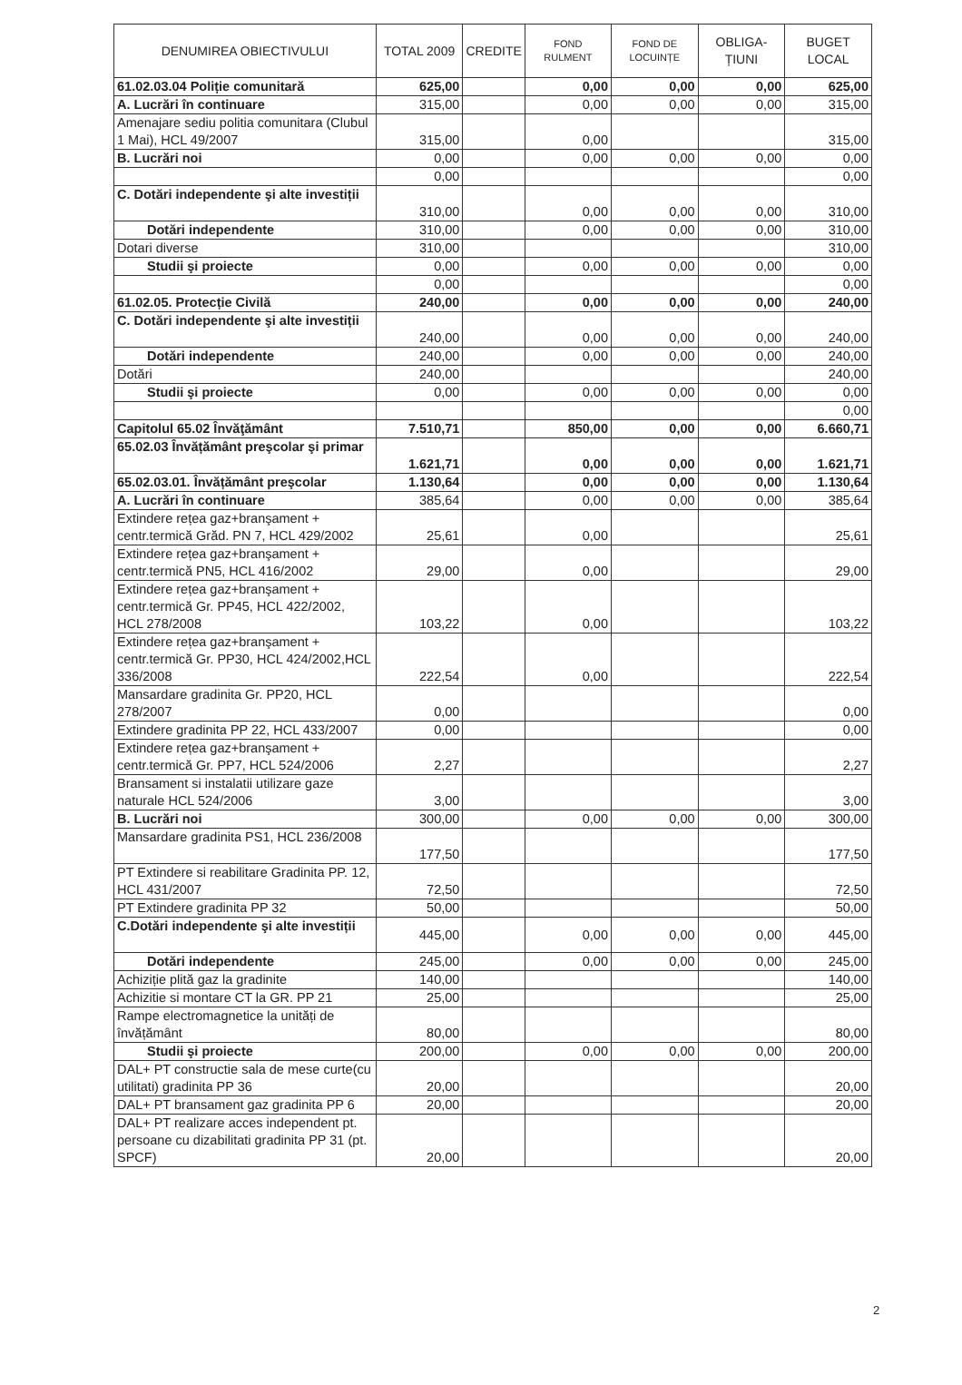| DENUMIREA OBIECTIVULUI | TOTAL 2009 | CREDITE | FOND RULMENT | FOND DE LOCUINȚE | OBLIGA- ȚIUNI | BUGET LOCAL |
| --- | --- | --- | --- | --- | --- | --- |
| 61.02.03.04 Poliție comunitară | 625,00 | | 0,00 | 0,00 | 0,00 | 625,00 |
| A. Lucrări în continuare | 315,00 | | 0,00 | 0,00 | 0,00 | 315,00 |
| Amenajare sediu politia comunitara (Clubul 1 Mai), HCL 49/2007 | 315,00 | | 0,00 | | | 315,00 |
| B. Lucrări noi | 0,00 | | 0,00 | 0,00 | 0,00 | 0,00 |
| | 0,00 | | | | | 0,00 |
| C. Dotări independente şi alte investiții | 310,00 | | 0,00 | 0,00 | 0,00 | 310,00 |
| Dotări independente | 310,00 | | 0,00 | 0,00 | 0,00 | 310,00 |
| Dotari diverse | 310,00 | | | | | 310,00 |
| Studii şi proiecte | 0,00 | | 0,00 | 0,00 | 0,00 | 0,00 |
| | 0,00 | | | | | 0,00 |
| 61.02.05. Protecție Civilă | 240,00 | | 0,00 | 0,00 | 0,00 | 240,00 |
| C. Dotări independente şi alte investiții | 240,00 | | 0,00 | 0,00 | 0,00 | 240,00 |
| Dotări independente | 240,00 | | 0,00 | 0,00 | 0,00 | 240,00 |
| Dotări | 240,00 | | | | | 240,00 |
| Studii şi proiecte | 0,00 | | 0,00 | 0,00 | 0,00 | 0,00 |
| | | | | | | 0,00 |
| Capitolul 65.02 Învăţământ | 7.510,71 | | 850,00 | 0,00 | 0,00 | 6.660,71 |
| 65.02.03 Învățământ preşcolar şi primar | 1.621,71 | | 0,00 | 0,00 | 0,00 | 1.621,71 |
| 65.02.03.01. Învățământ preşcolar | 1.130,64 | | 0,00 | 0,00 | 0,00 | 1.130,64 |
| A. Lucrări în continuare | 385,64 | | 0,00 | 0,00 | 0,00 | 385,64 |
| Extindere rețea gaz+branşament + centr.termică Grăd. PN 7, HCL 429/2002 | 25,61 | | 0,00 | | | 25,61 |
| Extindere rețea gaz+branşament + centr.termică PN5, HCL 416/2002 | 29,00 | | 0,00 | | | 29,00 |
| Extindere rețea gaz+branşament + centr.termică Gr. PP45, HCL 422/2002, HCL 278/2008 | 103,22 | | 0,00 | | | 103,22 |
| Extindere rețea gaz+branşament + centr.termică Gr. PP30, HCL 424/2002,HCL 336/2008 | 222,54 | | 0,00 | | | 222,54 |
| Mansardare gradinita Gr. PP20, HCL 278/2007 | 0,00 | | | | | 0,00 |
| Extindere gradinita PP 22, HCL 433/2007 | 0,00 | | | | | 0,00 |
| Extindere rețea gaz+branşament + centr.termică Gr. PP7, HCL 524/2006 | 2,27 | | | | | 2,27 |
| Bransament si instalatii utilizare gaze naturale HCL 524/2006 | 3,00 | | | | | 3,00 |
| B. Lucrări noi | 300,00 | | 0,00 | 0,00 | 0,00 | 300,00 |
| Mansardare gradinita PS1, HCL 236/2008 | 177,50 | | | | | 177,50 |
| PT Extindere si reabilitare Gradinita PP. 12, HCL 431/2007 | 72,50 | | | | | 72,50 |
| PT Extindere gradinita PP 32 | 50,00 | | | | | 50,00 |
| C.Dotări independente şi alte investiții | 445,00 | | 0,00 | 0,00 | 0,00 | 445,00 |
| Dotări independente | 245,00 | | 0,00 | 0,00 | 0,00 | 245,00 |
| Achiziție plită gaz la gradinite | 140,00 | | | | | 140,00 |
| Achizitie si montare CT la GR. PP 21 | 25,00 | | | | | 25,00 |
| Rampe electromagnetice la unități de învățământ | 80,00 | | | | | 80,00 |
| Studii şi proiecte | 200,00 | | 0,00 | 0,00 | 0,00 | 200,00 |
| DAL+ PT constructie sala de mese curte(cu utilitati) gradinita PP 36 | 20,00 | | | | | 20,00 |
| DAL+ PT bransament gaz gradinita PP 6 | 20,00 | | | | | 20,00 |
| DAL+ PT realizare acces independent pt. persoane cu dizabilitati gradinita PP 31 (pt. SPCF) | 20,00 | | | | | 20,00 |
2